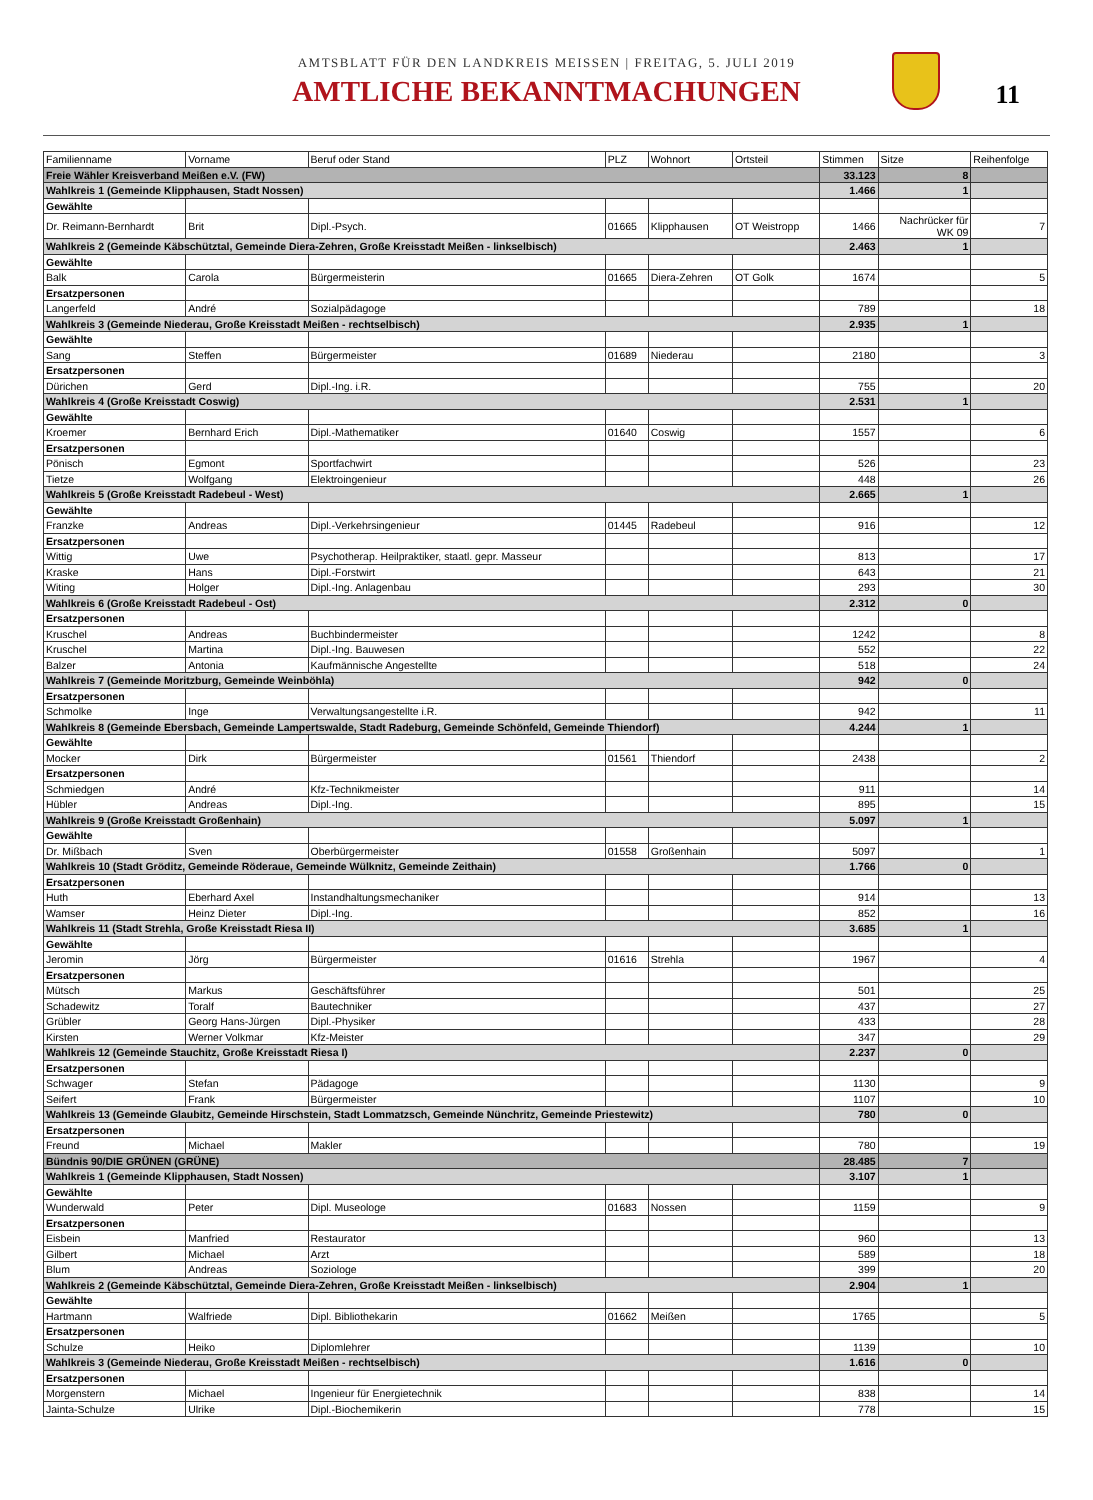AMTSBLATT FÜR DEN LANDKREIS MEISSEN | FREITAG, 5. JULI 2019
AMTLICHE BEKANNTMACHUNGEN
11
| Familienname | Vorname | Beruf oder Stand | PLZ | Wohnort | Ortsteil | Stimmen | Sitze | Reihenfolge |
| --- | --- | --- | --- | --- | --- | --- | --- | --- |
| Freie Wähler Kreisverband Meißen e.V. (FW) | | | | | | 33.123 | 8 | |
| Wahlkreis 1 (Gemeinde Klipphausen, Stadt Nossen) | | | | | | 1.466 | 1 | |
| Gewählte | | | | | | | | |
| Dr. Reimann-Bernhardt | Brit | Dipl.-Psych. | 01665 | Klipphausen | OT Weistropp | 1466 | Nachrücker für WK 09 | 7 |
| Wahlkreis 2 (Gemeinde Käbschütztal, Gemeinde Diera-Zehren, Große Kreisstadt Meißen - linkselbisch) | | | | | | 2.463 | 1 | |
| Gewählte | | | | | | | | |
| Balk | Carola | Bürgermeisterin | 01665 | Diera-Zehren | OT Golk | 1674 | | 5 |
| Ersatzpersonen | | | | | | | | |
| Langerfeld | André | Sozialpädagoge | | | | 789 | | 18 |
| Wahlkreis 3 (Gemeinde Niederau, Große Kreisstadt Meißen - rechtselbisch) | | | | | | 2.935 | 1 | |
| Gewählte | | | | | | | | |
| Sang | Steffen | Bürgermeister | 01689 | Niederau | | 2180 | | 3 |
| Ersatzpersonen | | | | | | | | |
| Dürichen | Gerd | Dipl.-Ing. i.R. | | | | 755 | | 20 |
| Wahlkreis 4 (Große Kreisstadt Coswig) | | | | | | 2.531 | 1 | |
| Gewählte | | | | | | | | |
| Kroemer | Bernhard Erich | Dipl.-Mathematiker | 01640 | Coswig | | 1557 | | 6 |
| Ersatzpersonen | | | | | | | | |
| Pönisch | Egmont | Sportfachwirt | | | | 526 | | 23 |
| Tietze | Wolfgang | Elektroingenieur | | | | 448 | | 26 |
| Wahlkreis 5 (Große Kreisstadt Radebeul - West) | | | | | | 2.665 | 1 | |
| Gewählte | | | | | | | | |
| Franzke | Andreas | Dipl.-Verkehrsingenieur | 01445 | Radebeul | | 916 | | 12 |
| Ersatzpersonen | | | | | | | | |
| Wittig | Uwe | Psychotherap. Heilpraktiker, staatl. gepr. Masseur | | | | 813 | | 17 |
| Kraske | Hans | Dipl.-Forstwirt | | | | 643 | | 21 |
| Witing | Holger | Dipl.-Ing. Anlagenbau | | | | 293 | | 30 |
| Wahlkreis 6 (Große Kreisstadt Radebeul - Ost) | | | | | | 2.312 | 0 | |
| Ersatzpersonen | | | | | | | | |
| Kruschel | Andreas | Buchbindermeister | | | | 1242 | | 8 |
| Kruschel | Martina | Dipl.-Ing. Bauwesen | | | | 552 | | 22 |
| Balzer | Antonia | Kaufmännische Angestellte | | | | 518 | | 24 |
| Wahlkreis 7 (Gemeinde Moritzburg, Gemeinde Weinböhla) | | | | | | 942 | 0 | |
| Ersatzpersonen | | | | | | | | |
| Schmolke | Inge | Verwaltungsangestellte i.R. | | | | 942 | | 11 |
| Wahlkreis 8 (Gemeinde Ebersbach, Gemeinde Lampertswalde, Stadt Radeburg, Gemeinde Schönfeld, Gemeinde Thiendorf) | | | | | | 4.244 | 1 | |
| Gewählte | | | | | | | | |
| Mocker | Dirk | Bürgermeister | 01561 | Thiendorf | | 2438 | | 2 |
| Ersatzpersonen | | | | | | | | |
| Schmiedgen | André | Kfz-Technikmeister | | | | 911 | | 14 |
| Hübler | Andreas | Dipl.-Ing. | | | | 895 | | 15 |
| Wahlkreis 9 (Große Kreisstadt Großenhain) | | | | | | 5.097 | 1 | |
| Gewählte | | | | | | | | |
| Dr. Mißbach | Sven | Oberbürgermeister | 01558 | Großenhain | | 5097 | | 1 |
| Wahlkreis 10 (Stadt Gröditz, Gemeinde Röderaue, Gemeinde Wülknitz, Gemeinde Zeithain) | | | | | | 1.766 | 0 | |
| Ersatzpersonen | | | | | | | | |
| Huth | Eberhard Axel | Instandhaltungsmechaniker | | | | 914 | | 13 |
| Wamser | Heinz Dieter | Dipl.-Ing. | | | | 852 | | 16 |
| Wahlkreis 11 (Stadt Strehla, Große Kreisstadt Riesa II) | | | | | | 3.685 | 1 | |
| Gewählte | | | | | | | | |
| Jeromin | Jörg | Bürgermeister | 01616 | Strehla | | 1967 | | 4 |
| Ersatzpersonen | | | | | | | | |
| Mütsch | Markus | Geschäftsführer | | | | 501 | | 25 |
| Schadewitz | Toralf | Bautechniker | | | | 437 | | 27 |
| Grübler | Georg Hans-Jürgen | Dipl.-Physiker | | | | 433 | | 28 |
| Kirsten | Werner Volkmar | Kfz-Meister | | | | 347 | | 29 |
| Wahlkreis 12 (Gemeinde Stauchitz, Große Kreisstadt Riesa I) | | | | | | 2.237 | 0 | |
| Ersatzpersonen | | | | | | | | |
| Schwager | Stefan | Pädagoge | | | | 1130 | | 9 |
| Seifert | Frank | Bürgermeister | | | | 1107 | | 10 |
| Wahlkreis 13 (Gemeinde Glaubitz, Gemeinde Hirschstein, Stadt Lommatzsch, Gemeinde Nünchritz, Gemeinde Priestewitz) | | | | | | 780 | 0 | |
| Ersatzpersonen | | | | | | | | |
| Freund | Michael | Makler | | | | 780 | | 19 |
| Bündnis 90/DIE GRÜNEN (GRÜNE) | | | | | | 28.485 | 7 | |
| Wahlkreis 1 (Gemeinde Klipphausen, Stadt Nossen) | | | | | | 3.107 | 1 | |
| Gewählte | | | | | | | | |
| Wunderwald | Peter | Dipl. Museologe | 01683 | Nossen | | 1159 | | 9 |
| Ersatzpersonen | | | | | | | | |
| Eisbein | Manfried | Restaurator | | | | 960 | | 13 |
| Gilbert | Michael | Arzt | | | | 589 | | 18 |
| Blum | Andreas | Soziologe | | | | 399 | | 20 |
| Wahlkreis 2 (Gemeinde Käbschütztal, Gemeinde Diera-Zehren, Große Kreisstadt Meißen - linkselbisch) | | | | | | 2.904 | 1 | |
| Gewählte | | | | | | | | |
| Hartmann | Walfriede | Dipl. Bibliothekarin | 01662 | Meißen | | 1765 | | 5 |
| Ersatzpersonen | | | | | | | | |
| Schulze | Heiko | Diplomlehrer | | | | 1139 | | 10 |
| Wahlkreis 3 (Gemeinde Niederau, Große Kreisstadt Meißen - rechtselbisch) | | | | | | 1.616 | 0 | |
| Ersatzpersonen | | | | | | | | |
| Morgenstern | Michael | Ingenieur für Energietechnik | | | | 838 | | 14 |
| Jainta-Schulze | Ulrike | Dipl.-Biochemikerin | | | | 778 | | 15 |